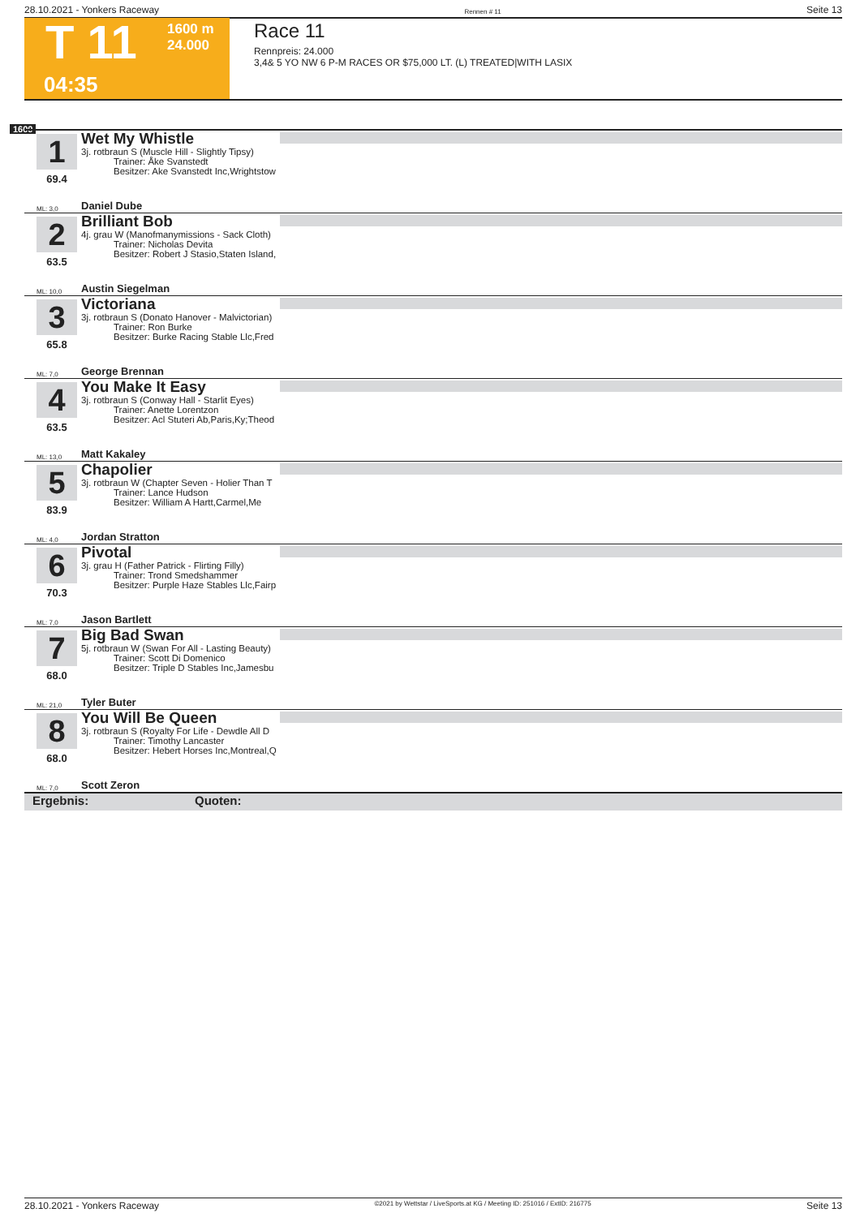28.10.2021 - Yonkers Raceway Rennen # 11 Seite 13
T 11
1600 m
24.000
04:35
Race 11
Rennpreis: 24.000
3,4& 5 YO NW 6 P-M RACES OR $75,000 LT. (L) TREATED|WITH LASIX
1600
1
69.4
ML: 3,0
Wet My Whistle
3j. rotbraun S (Muscle Hill - Slightly Tipsy)
Trainer: Åke Svanstedt
Besitzer: Ake Svanstedt Inc,Wrightstow
Daniel Dube
2
63.5
ML: 10,0
Brilliant Bob
4j. grau W (Manofmanymissions - Sack Cloth)
Trainer: Nicholas Devita
Besitzer: Robert J Stasio,Staten Island,
Austin Siegelman
3
65.8
ML: 7,0
Victoriana
3j. rotbraun S (Donato Hanover - Malvictorian)
Trainer: Ron Burke
Besitzer: Burke Racing Stable Llc,Fred
George Brennan
4
63.5
ML: 13,0
You Make It Easy
3j. rotbraun S (Conway Hall - Starlit Eyes)
Trainer: Anette Lorentzon
Besitzer: Acl Stuteri Ab,Paris,Ky;Theod
Matt Kakaley
5
83.9
ML: 4,0
Chapolier
3j. rotbraun W (Chapter Seven - Holier Than T
Trainer: Lance Hudson
Besitzer: William A Hartt,Carmel,Me
Jordan Stratton
6
70.3
ML: 7,0
Pivotal
3j. grau H (Father Patrick - Flirting Filly)
Trainer: Trond Smedshammer
Besitzer: Purple Haze Stables Llc,Fairp
Jason Bartlett
7
68.0
ML: 21,0
Big Bad Swan
5j. rotbraun W (Swan For All - Lasting Beauty)
Trainer: Scott Di Domenico
Besitzer: Triple D Stables Inc,Jamesbu
Tyler Buter
8
68.0
ML: 7,0
You Will Be Queen
3j. rotbraun S (Royalty For Life - Dewdle All D
Trainer: Timothy Lancaster
Besitzer: Hebert Horses Inc,Montreal,Q
Scott Zeron
Ergebnis: Quoten:
28.10.2021 - Yonkers Raceway ©2021 by Wettstar / LiveSports.at KG / Meeting ID: 251016 / ExtID: 216775 Seite 13